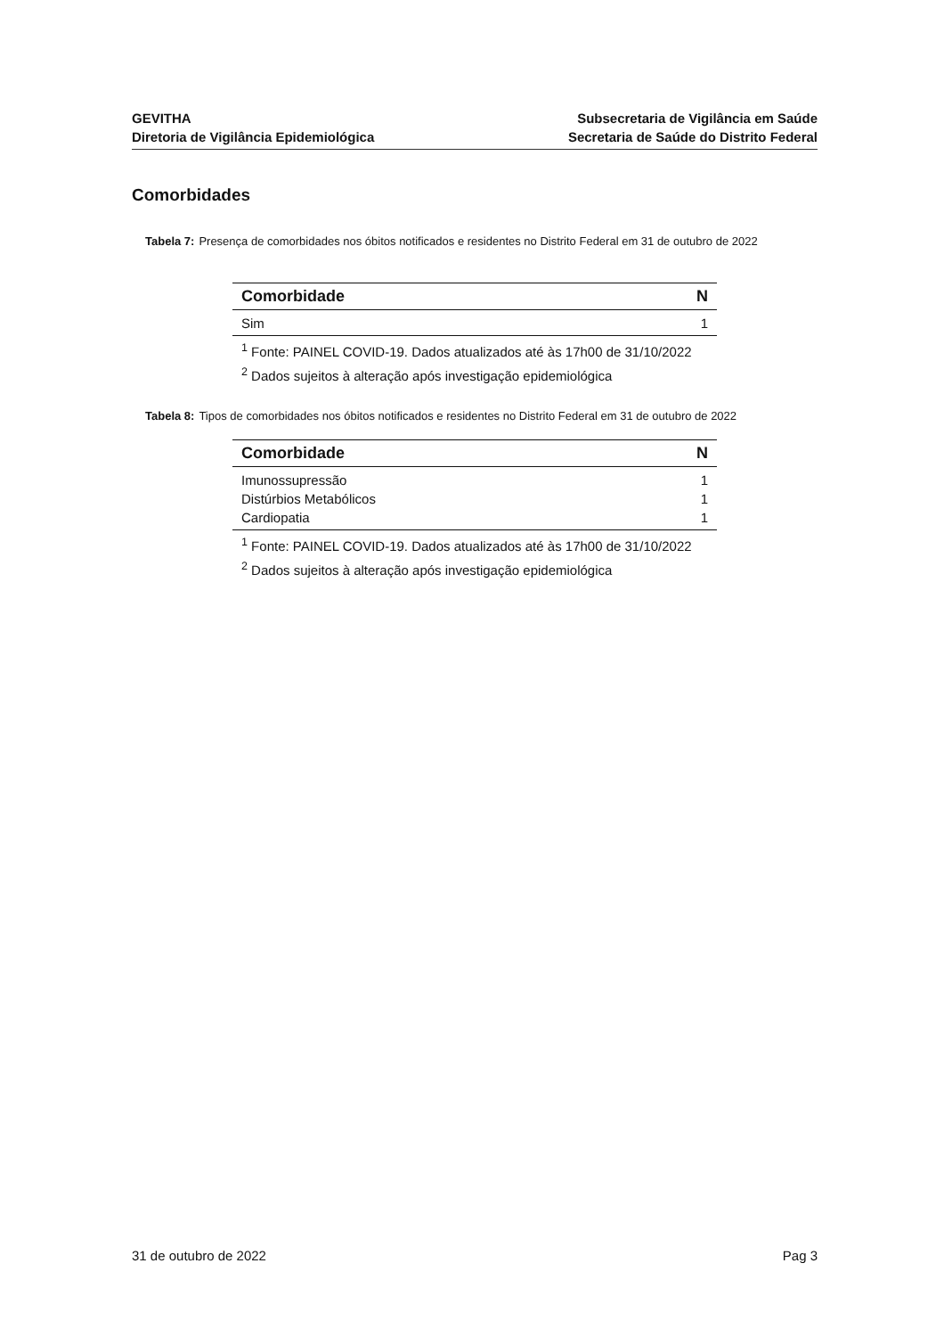GEVITHA
Diretoria de Vigilância Epidemiológica
Subsecretaria de Vigilância em Saúde
Secretaria de Saúde do Distrito Federal
Comorbidades
Tabela 7: Presença de comorbidades nos óbitos notificados e residentes no Distrito Federal em 31 de outubro de 2022
| Comorbidade | N |
| --- | --- |
| Sim | 1 |
<sup>1</sup> Fonte: PAINEL COVID-19. Dados atualizados até às 17h00 de 31/10/2022
<sup>2</sup> Dados sujeitos à alteração após investigação epidemiológica
Tabela 8: Tipos de comorbidades nos óbitos notificados e residentes no Distrito Federal em 31 de outubro de 2022
| Comorbidade | N |
| --- | --- |
| Imunossupressão | 1 |
| Distúrbios Metabólicos | 1 |
| Cardiopatia | 1 |
<sup>1</sup> Fonte: PAINEL COVID-19. Dados atualizados até às 17h00 de 31/10/2022
<sup>2</sup> Dados sujeitos à alteração após investigação epidemiológica
31 de outubro de 2022 Pag 3